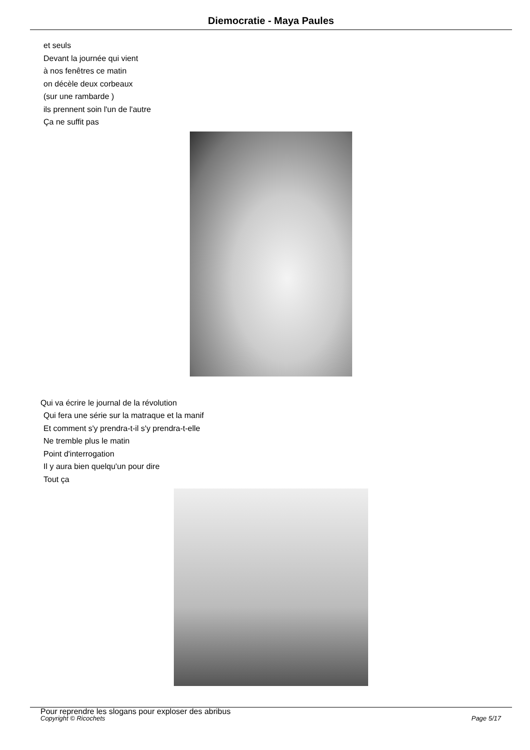Diemocratie - Maya Paules
et seuls
Devant la journée qui vient
à nos fenêtres ce matin
on décèle deux corbeaux
(sur une rambarde )
ils prennent soin l'un de l'autre
Ça ne suffit pas
Qui va écrire le journal de la révolution
Qui fera une série sur la matraque et la manif
Et comment s'y prendra-t-il s'y prendra-t-elle
Ne tremble plus le matin
Point d'interrogation
Il y aura bien quelqu'un pour dire
Tout ça
Pour reprendre les slogans pour exploser des abribus
Copyright © Ricochets Page 5/17